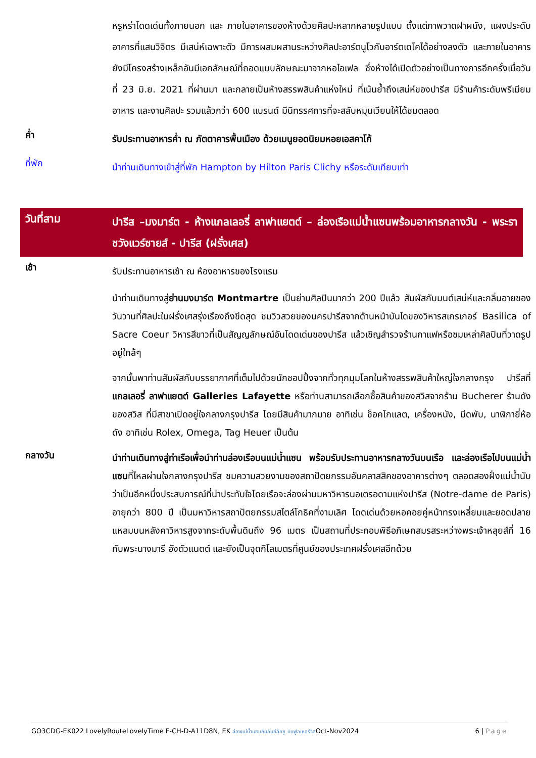หรูหร่าโดดเด่นทั้งภายนอก และ ภายในอาคารของห้างด้วยศิลปะหลากหลายรูปแบบ ตั้งแต่ภาพวาดฝาผนัง, แผงประดับอาคารที่แสนวิจิตร มีเสน่ห์เฉพาะตัว มีการผสมผสานระหว่างศิลปะอาร์ตนูโวกับอาร์ตเดโคได้อย่างลงตัว และภายในอาคารยังมีโครงสร้างเหล็กอันมีเอกลักษณ์ที่ถอดแบบลักษณะมาจากหอไอเฟล ซึ่งห้างได้เปิดตัวอย่างเป็นทางการอีกครั้งเมื่อวันที่ 23 มิ.ย. 2021 ที่ผ่านมา และกลายเป็นห้างสรรพสินค้าแห่งใหม่ ที่เน้นย้ำถึงเสน่ห์ของปารีส มีร้านค้าระดับพรีเมียม อาหาร และงานศิลปะ รวมแล้วกว่า 600 แบรนด์ มีนิทรรศการที่จะสลับหมุนเวียนให้ได้ชมตลอด
ค่ำ
รับประทานอาหารค่ำ ณ ภัตตาคารพื้นเมือง ด้วยเมนูยอดนิยมหอยเอสคาโก้
ที่พัก
นำท่านเดินทางเข้าสู่ที่พัก Hampton by Hilton Paris Clichy หรือระดับเทียบเท่า
วันที่สาม
ปารีส –มงมาร์ต - ห้างแกลเลอรี่ ลาฟาแยตต์ – ล่องเรือแม่น้ำแซนพร้อมอาหารกลางวัน - พระราชวังแวร์ซายส์ - ปารีส (ฝรั่งเศส)
เช้า
รับประทานอาหารเช้า ณ ห้องอาหารของโรงแรม
นำท่านเดินทางสู่ย่านมงมาร์ต Montmartre เป็นย่านศิลปินมากว่า 200 ปีแล้ว สัมผัสกับมนต์เสน่ห์และกลิ่นอายของวันวานที่ศิลปะในฝรั่งเศสรุ่งเรืองถึงขีดสุด ชมวิวสวยของนครปารีสจากด้านหน้าบันไดของวิหารสเกรเกอร์ Basilica of Sacre Coeur วิหารสีขาวที่เป็นสัญญลักษณ์อันโดดเด่นของปารีส แล้วเชิญสำรวจร้านกาแฟหรือชมเหล่าศิลปินที่วาดรูปอยู่ใกล้ๆ
จากนั้นพาท่านสัมผัสกับบรรยากาศที่เต็มไปด้วยนักชอปปิ้งจากทั่วทุกมุมโลกในห้างสรรพสินค้าใหญ่ใจกลางกรุง ปารีสที่แกลเลอรี่ ลาฟาแยตต์ Galleries Lafayette หรือท่านสามารถเลือกซื้อสินค้าของสวิสจากร้าน Bucherer ร้านดังของสวิส ที่มีสาขาเปิดอยู่ใจกลางกรุงปารีส โดยมีสินค้ามากมาย อาทิเช่น ช็อคโกแลต, เครื่องหนัง, มีดพับ, นาฬิกายี่ห้อดัง อาทิเช่น Rolex, Omega, Tag Heuer เป็นต้น
กลางวัน
นำท่านเดินทางสู่ท่าเรือเพื่อนำท่านล่องเรือบนแม่น้ำแซน พร้อมรับประทานอาหารกลางวันบนเรือ และล่องเรือไปบนแม่น้ำแซนที่ไหลผ่านใจกลางกรุงปารีส ชมความสวยงามของสถาปัตยกรรมอันคลาสสิคของอาคารต่างๆ ตลอดสองฝั่งแม่น้ำนับว่าเป็นอีกหนึ่งประสบการณ์ที่น่าประทับใจโดยเรือจะล่องผ่านมหาวิหารนอเตรอดามแห่งปารีส (Notre-dame de Paris) อายุกว่า 800 ปี เป็นมหาวิหารสถาปัตยกรรมสไตล์โกธิคที่งามเลิศ โดดเด่นด้วยหอคอยคู่หน้าทรงเหลี่ยมและยอดปลายแหลมบนหลังคาวิหารสูงจากระดับพื้นดินถึง 96 เมตร เป็นสถานที่ประกอบพิธีอภิเษกสมรสระหว่างพระเจ้าหลุยส์ที่ 16 กับพระนางมารี อังตัวแนตต์ และยังเป็นจุดกิโลเมตรที่ศูนย์ของประเทศฝรั่งเศสอีกด้วย
GO3CDG-EK022 LovelyRouteLovelyTime F-CH-D-A11D8N, EK ล่องแม่น้ำแซนกับลันซ์ลักซู บินฟูลเซอร์วิสOct-Nov2024 6 | Page